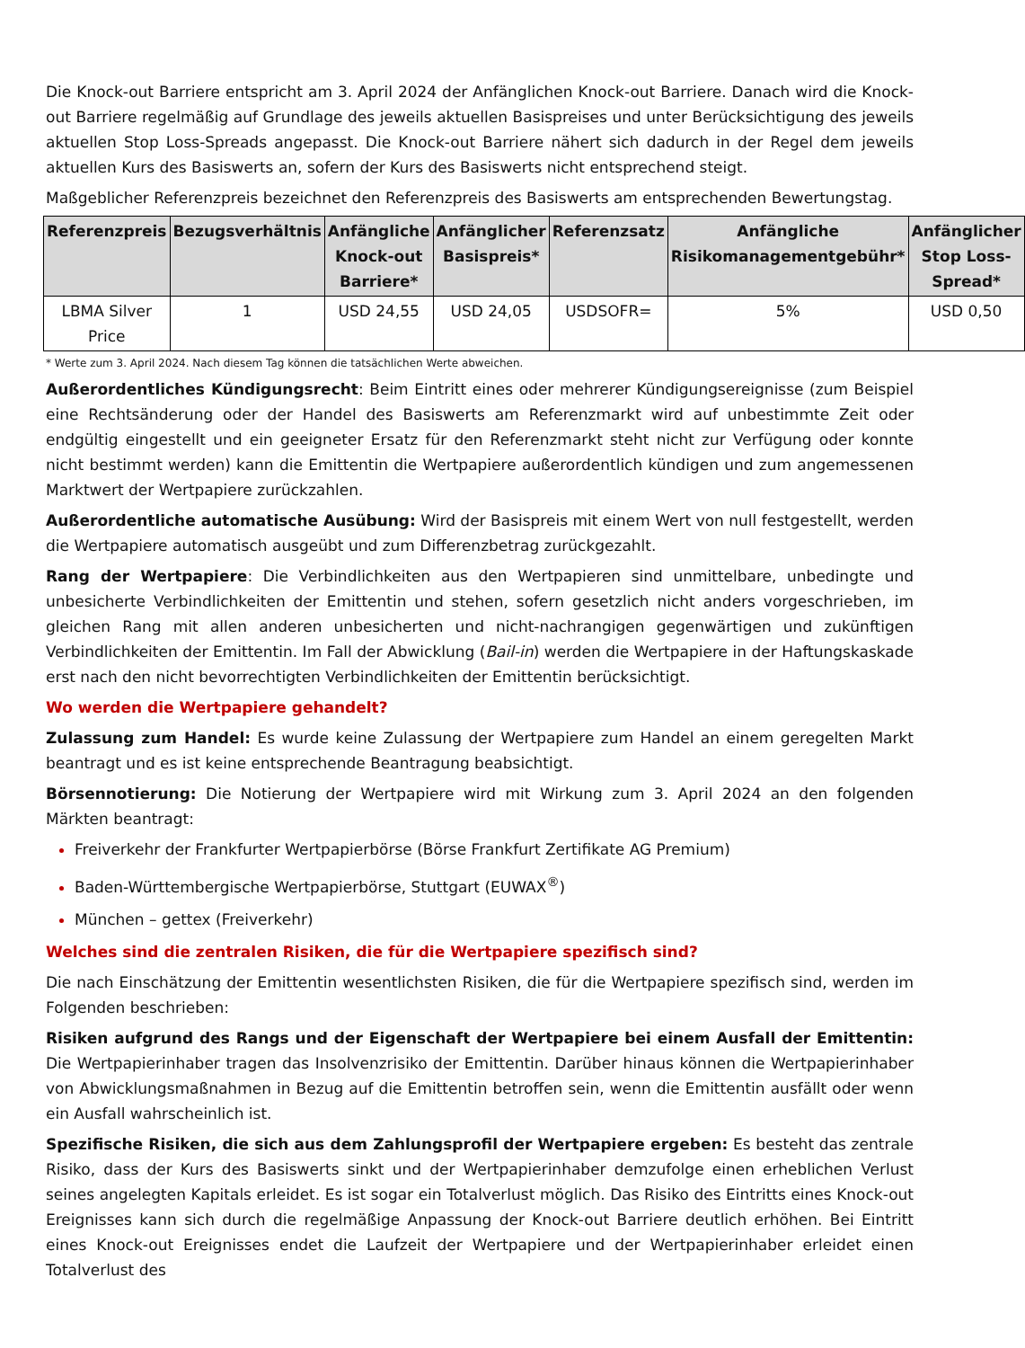Die Knock-out Barriere entspricht am 3. April 2024 der Anfänglichen Knock-out Barriere. Danach wird die Knock-out Barriere regelmäßig auf Grundlage des jeweils aktuellen Basispreises und unter Berücksichtigung des jeweils aktuellen Stop Loss-Spreads angepasst. Die Knock-out Barriere nähert sich dadurch in der Regel dem jeweils aktuellen Kurs des Basiswerts an, sofern der Kurs des Basiswerts nicht entsprechend steigt.
Maßgeblicher Referenzpreis bezeichnet den Referenzpreis des Basiswerts am entsprechenden Bewertungstag.
| Referenzpreis | Bezugsverhältnis | Anfängliche Knock-out Barriere* | Anfänglicher Basispreis* | Referenzsatz | Anfängliche Risikomanagementgebühr* | Anfänglicher Stop Loss-Spread* |
| --- | --- | --- | --- | --- | --- | --- |
| LBMA Silver Price | 1 | USD 24,55 | USD 24,05 | USDSOFR= | 5% | USD 0,50 |
* Werte zum 3. April 2024. Nach diesem Tag können die tatsächlichen Werte abweichen.
Außerordentliches Kündigungsrecht: Beim Eintritt eines oder mehrerer Kündigungsereignisse (zum Beispiel eine Rechtsänderung oder der Handel des Basiswerts am Referenzmarkt wird auf unbestimmte Zeit oder endgültig eingestellt und ein geeigneter Ersatz für den Referenzmarkt steht nicht zur Verfügung oder konnte nicht bestimmt werden) kann die Emittentin die Wertpapiere außerordentlich kündigen und zum angemessenen Marktwert der Wertpapiere zurückzahlen.
Außerordentliche automatische Ausübung: Wird der Basispreis mit einem Wert von null festgestellt, werden die Wertpapiere automatisch ausgeübt und zum Differenzbetrag zurückgezahlt.
Rang der Wertpapiere: Die Verbindlichkeiten aus den Wertpapieren sind unmittelbare, unbedingte und unbesicherte Verbindlichkeiten der Emittentin und stehen, sofern gesetzlich nicht anders vorgeschrieben, im gleichen Rang mit allen anderen unbesicherten und nicht-nachrangigen gegenwärtigen und zukünftigen Verbindlichkeiten der Emittentin. Im Fall der Abwicklung (Bail-in) werden die Wertpapiere in der Haftungskaskade erst nach den nicht bevorrechtigten Verbindlichkeiten der Emittentin berücksichtigt.
Wo werden die Wertpapiere gehandelt?
Zulassung zum Handel: Es wurde keine Zulassung der Wertpapiere zum Handel an einem geregelten Markt beantragt und es ist keine entsprechende Beantragung beabsichtigt.
Börsennotierung: Die Notierung der Wertpapiere wird mit Wirkung zum 3. April 2024 an den folgenden Märkten beantragt:
Freiverkehr der Frankfurter Wertpapierbörse (Börse Frankfurt Zertifikate AG Premium)
Baden-Württembergische Wertpapierbörse, Stuttgart (EUWAX<sup>®</sup>)
München – gettex (Freiverkehr)
Welches sind die zentralen Risiken, die für die Wertpapiere spezifisch sind?
Die nach Einschätzung der Emittentin wesentlichsten Risiken, die für die Wertpapiere spezifisch sind, werden im Folgenden beschrieben:
Risiken aufgrund des Rangs und der Eigenschaft der Wertpapiere bei einem Ausfall der Emittentin: Die Wertpapierinhaber tragen das Insolvenzrisiko der Emittentin. Darüber hinaus können die Wertpapierinhaber von Abwicklungsmaßnahmen in Bezug auf die Emittentin betroffen sein, wenn die Emittentin ausfällt oder wenn ein Ausfall wahrscheinlich ist.
Spezifische Risiken, die sich aus dem Zahlungsprofil der Wertpapiere ergeben: Es besteht das zentrale Risiko, dass der Kurs des Basiswerts sinkt und der Wertpapierinhaber demzufolge einen erheblichen Verlust seines angelegten Kapitals erleidet. Es ist sogar ein Totalverlust möglich. Das Risiko des Eintritts eines Knock-out Ereignisses kann sich durch die regelmäßige Anpassung der Knock-out Barriere deutlich erhöhen. Bei Eintritt eines Knock-out Ereignisses endet die Laufzeit der Wertpapiere und der Wertpapierinhaber erleidet einen Totalverlust des